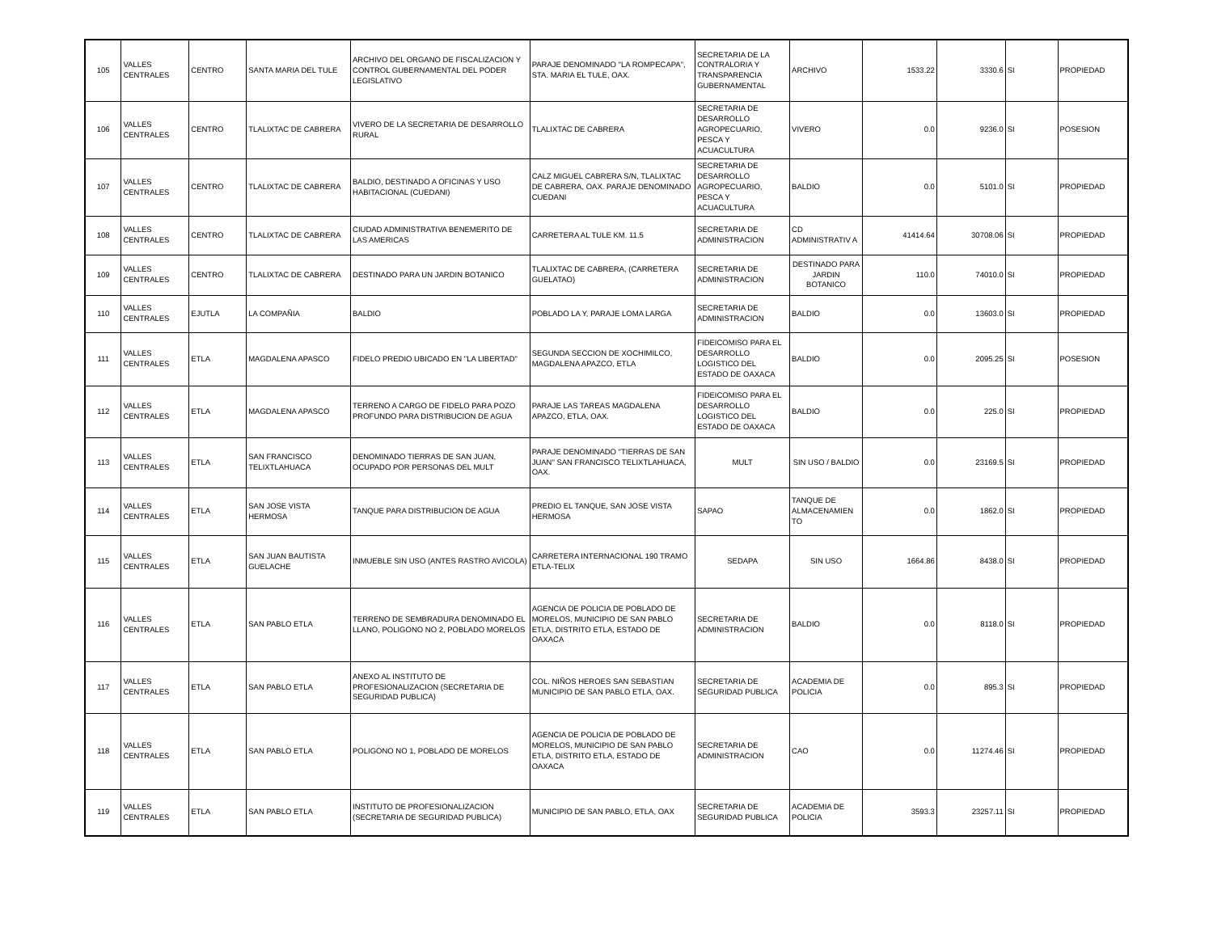| 105 | VALLES CENTRALES | CENTRO | SANTA MARIA DEL TULE | ARCHIVO DEL ORGANO DE FISCALIZACION Y CONTROL GUBERNAMENTAL DEL PODER LEGISLATIVO | PARAJE DENOMINADO "LA ROMPECAPA", STA. MARIA EL TULE, OAX. | SECRETARIA DE LA CONTRALORIA Y TRANSPARENCIA GUBERNAMENTAL | ARCHIVO | 1533.22 | 3330.6 | SI | PROPIEDAD |
| 106 | VALLES CENTRALES | CENTRO | TLALIXTAC DE CABRERA | VIVERO DE LA SECRETARIA DE DESARROLLO RURAL | TLALIXTAC DE CABRERA | SECRETARIA DE DESARROLLO AGROPECUARIO, PESCA Y ACUACULTURA | VIVERO | 0.0 | 9236.0 | SI | POSESION |
| 107 | VALLES CENTRALES | CENTRO | TLALIXTAC DE CABRERA | BALDIO, DESTINADO A OFICINAS Y USO HABITACIONAL (CUEDANI) | CALZ MIGUEL CABRERA S/N, TLALIXTAC DE CABRERA, OAX. PARAJE DENOMINADO CUEDANI | SECRETARIA DE DESARROLLO AGROPECUARIO, PESCA Y ACUACULTURA | BALDIO | 0.0 | 5101.0 | SI | PROPIEDAD |
| 108 | VALLES CENTRALES | CENTRO | TLALIXTAC DE CABRERA | CIUDAD ADMINISTRATIVA BENEMERITO DE LAS AMERICAS | CARRETERA AL TULE KM. 11.5 | SECRETARIA DE ADMINISTRACION | CD ADMINISTRATIV A | 41414.64 | 30708.06 | SI | PROPIEDAD |
| 109 | VALLES CENTRALES | CENTRO | TLALIXTAC DE CABRERA | DESTINADO PARA UN JARDIN BOTANICO | TLALIXTAC DE CABRERA, (CARRETERA GUELATAO) | SECRETARIA DE ADMINISTRACION | DESTINADO PARA JARDIN BOTANICO | 110.0 | 74010.0 | SI | PROPIEDAD |
| 110 | VALLES CENTRALES | EJUTLA | LA COMPAÑIA | BALDIO | POBLADO LA Y, PARAJE LOMA LARGA | SECRETARIA DE ADMINISTRACION | BALDIO | 0.0 | 13603.0 | SI | PROPIEDAD |
| 111 | VALLES CENTRALES | ETLA | MAGDALENA APASCO | FIDELO PREDIO UBICADO EN "LA LIBERTAD" | SEGUNDA SECCION DE XOCHIMILCO, MAGDALENA APAZCO, ETLA | FIDEICOMISO PARA EL DESARROLLO LOGISTICO DEL ESTADO DE OAXACA | BALDIO | 0.0 | 2095.25 | SI | POSESION |
| 112 | VALLES CENTRALES | ETLA | MAGDALENA APASCO | TERRENO A CARGO DE FIDELO PARA POZO PROFUNDO PARA DISTRIBUCION DE AGUA | PARAJE LAS TAREAS MAGDALENA APAZCO, ETLA, OAX. | FIDEICOMISO PARA EL DESARROLLO LOGISTICO DEL ESTADO DE OAXACA | BALDIO | 0.0 | 225.0 | SI | PROPIEDAD |
| 113 | VALLES CENTRALES | ETLA | SAN FRANCISCO TELIXTLAHUACA | DENOMINADO TIERRAS DE SAN JUAN, OCUPADO POR PERSONAS DEL MULT | PARAJE DENOMINADO "TIERRAS DE SAN JUAN" SAN FRANCISCO TELIXTLAHUACA, OAX. | MULT | SIN USO / BALDIO | 0.0 | 23169.5 | SI | PROPIEDAD |
| 114 | VALLES CENTRALES | ETLA | SAN JOSE VISTA HERMOSA | TANQUE PARA DISTRIBUCION DE AGUA | PREDIO EL TANQUE, SAN JOSE VISTA HERMOSA | SAPAO | TANQUE DE ALMACENAMIEN TO | 0.0 | 1862.0 | SI | PROPIEDAD |
| 115 | VALLES CENTRALES | ETLA | SAN JUAN BAUTISTA GUELACHE | INMUEBLE SIN USO (ANTES RASTRO AVICOLA) | CARRETERA INTERNACIONAL 190 TRAMO ETLA-TELIX | SEDAPA | SIN USO | 1664.86 | 8438.0 | SI | PROPIEDAD |
| 116 | VALLES CENTRALES | ETLA | SAN PABLO ETLA | TERRENO DE SEMBRADURA DENOMINADO EL LLANO, POLIGONO NO 2, POBLADO MORELOS | AGENCIA DE POLICIA DE POBLADO DE MORELOS, MUNICIPIO DE SAN PABLO ETLA, DISTRITO ETLA, ESTADO DE OAXACA | SECRETARIA DE ADMINISTRACION | BALDIO | 0.0 | 8118.0 | SI | PROPIEDAD |
| 117 | VALLES CENTRALES | ETLA | SAN PABLO ETLA | ANEXO AL INSTITUTO DE PROFESIONALIZACION (SECRETARIA DE SEGURIDAD PUBLICA) | COL. NIÑOS HEROES SAN SEBASTIAN MUNICIPIO DE SAN PABLO ETLA, OAX. | SECRETARIA DE SEGURIDAD PUBLICA | ACADEMIA DE POLICIA | 0.0 | 895.3 | SI | PROPIEDAD |
| 118 | VALLES CENTRALES | ETLA | SAN PABLO ETLA | POLIGONO NO 1, POBLADO DE MORELOS | AGENCIA DE POLICIA DE POBLADO DE MORELOS, MUNICIPIO DE SAN PABLO ETLA, DISTRITO ETLA, ESTADO DE OAXACA | SECRETARIA DE ADMINISTRACION | CAO | 0.0 | 11274.46 | SI | PROPIEDAD |
| 119 | VALLES CENTRALES | ETLA | SAN PABLO ETLA | INSTITUTO DE PROFESIONALIZACION (SECRETARIA DE SEGURIDAD PUBLICA) | MUNICIPIO DE SAN PABLO, ETLA, OAX | SECRETARIA DE SEGURIDAD PUBLICA | ACADEMIA DE POLICIA | 3593.3 | 23257.11 | SI | PROPIEDAD |